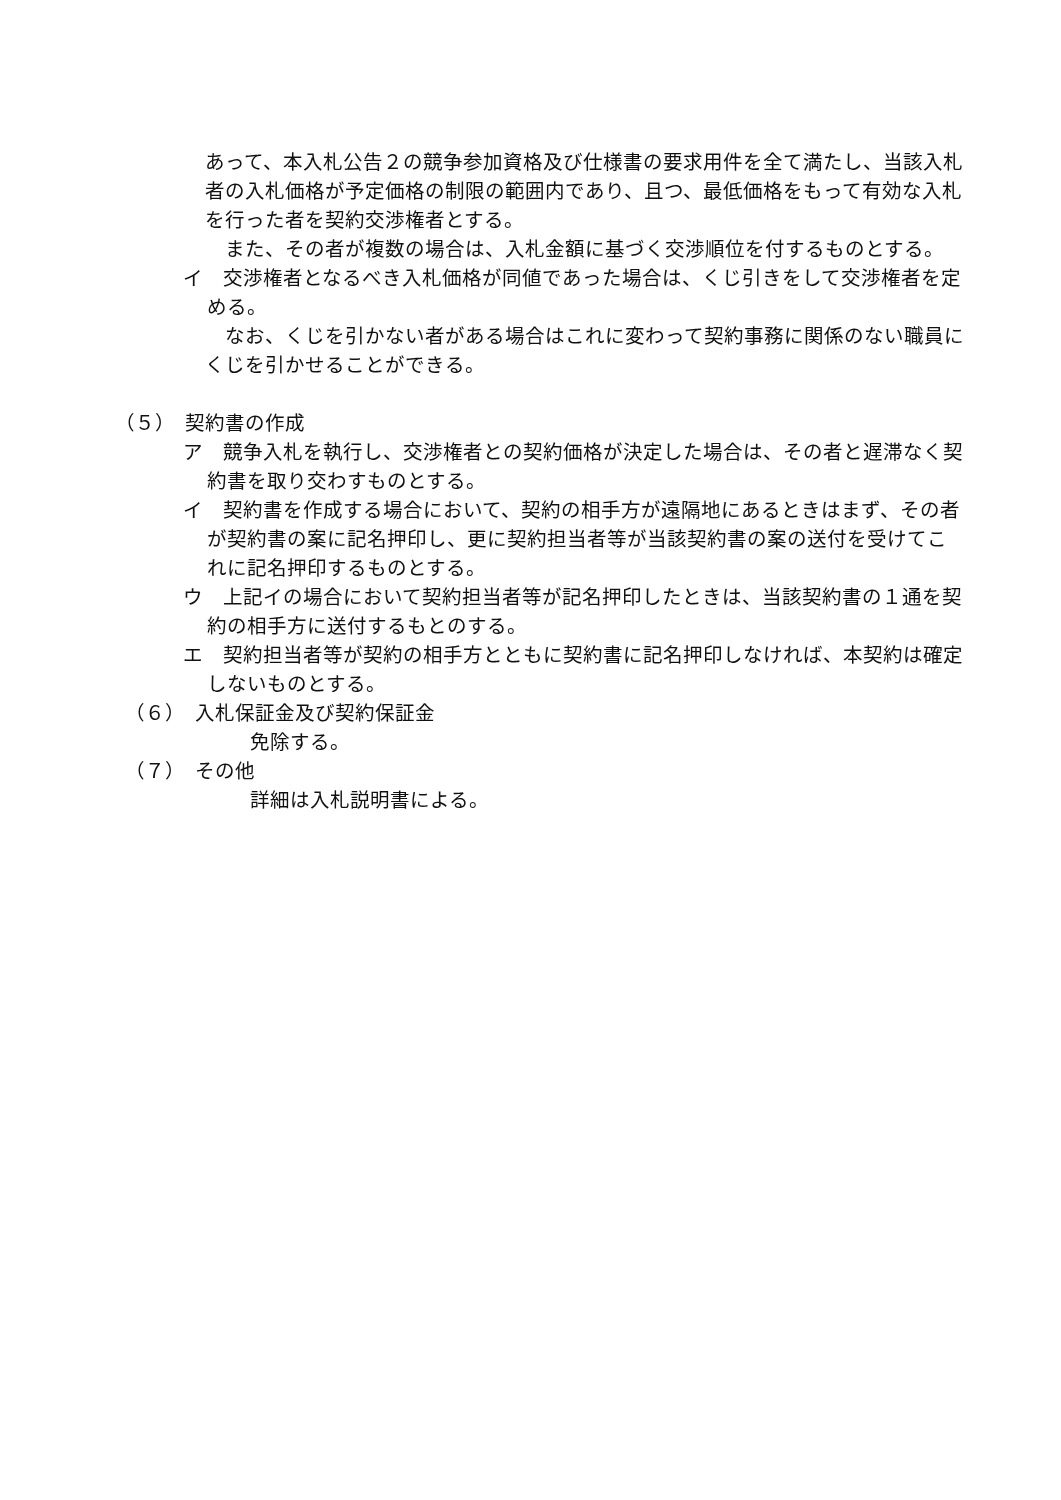あって、本入札公告２の競争参加資格及び仕様書の要求用件を全て満たし、当該入札者の入札価格が予定価格の制限の範囲内であり、且つ、最低価格をもって有効な入札を行った者を契約交渉権者とする。
　また、その者が複数の場合は、入札金額に基づく交渉順位を付するものとする。
イ　交渉権者となるべき入札価格が同値であった場合は、くじ引きをして交渉権者を定める。
　なお、くじを引かない者がある場合はこれに変わって契約事務に関係のない職員にくじを引かせることができる。
（５）　契約書の作成
ア　競争入札を執行し、交渉権者との契約価格が決定した場合は、その者と遅滞なく契約書を取り交わすものとする。
イ　契約書を作成する場合において、契約の相手方が遠隔地にあるときはまず、その者が契約書の案に記名押印し、更に契約担当者等が当該契約書の案の送付を受けてこれに記名押印するものとする。
ウ　上記イの場合において契約担当者等が記名押印したときは、当該契約書の１通を契約の相手方に送付するもとのする。
エ　契約担当者等が契約の相手方とともに契約書に記名押印しなければ、本契約は確定しないものとする。
　（６）　入札保証金及び契約保証金
免除する。
　（７）　その他
詳細は入札説明書による。